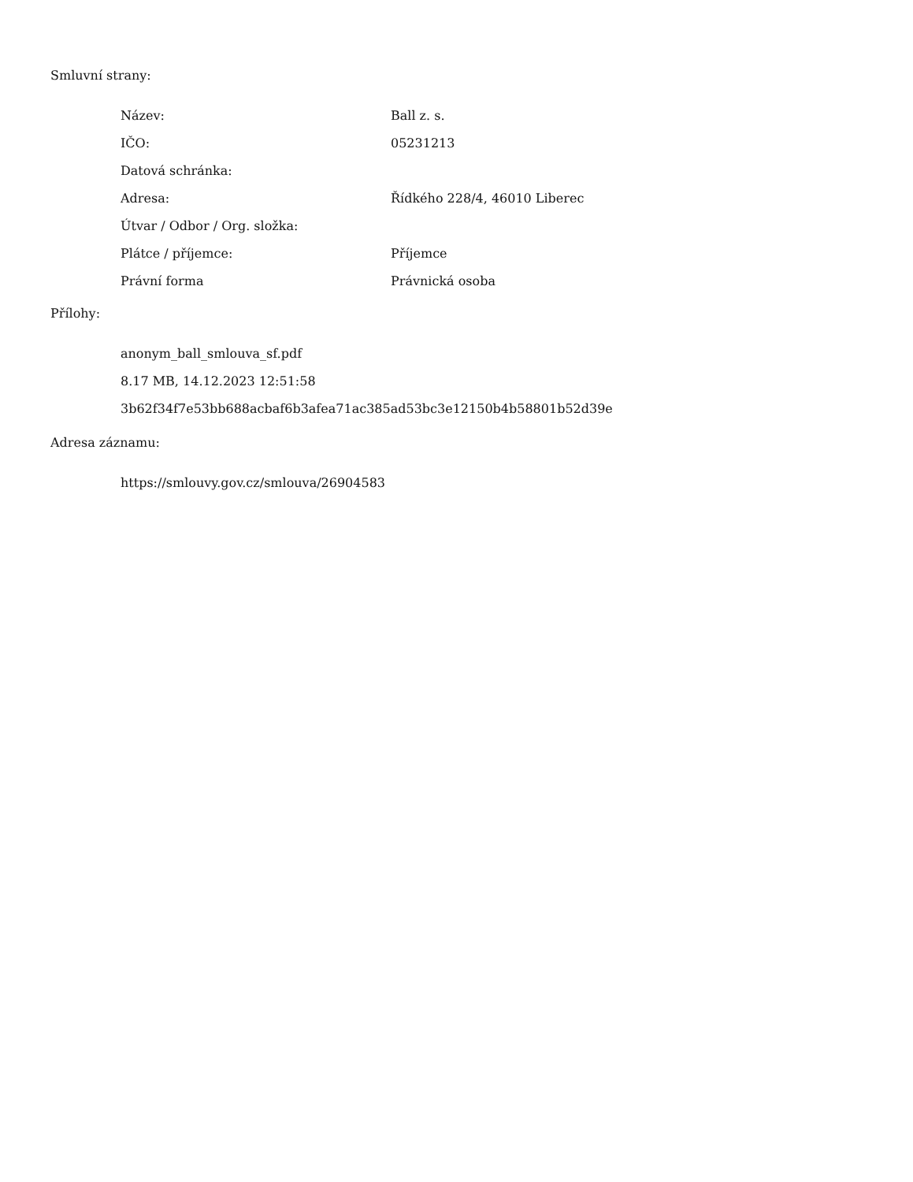Smluvní strany:
| Název: | Ball z. s. |
| IČO: | 05231213 |
| Datová schránka: | |
| Adresa: | Řídkého 228/4, 46010 Liberec |
| Útvar / Odbor / Org. složka: | |
| Plátce / příjemce: | Příjemce |
| Právní forma | Právnická osoba |
Přílohy:
anonym_ball_smlouva_sf.pdf
8.17 MB, 14.12.2023 12:51:58
3b62f34f7e53bb688acbaf6b3afea71ac385ad53bc3e12150b4b58801b52d39e
Adresa záznamu:
https://smlouvy.gov.cz/smlouva/26904583